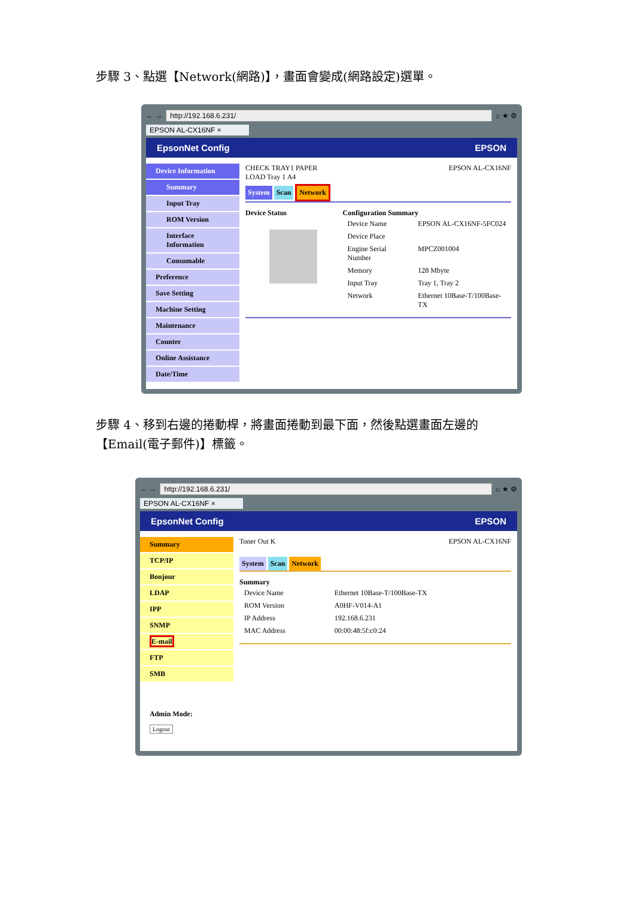步驟 3、點選【Network(網路)】，畫面會變成(網路設定)選單。
← → http://192.168.6.231/ ⌂ ★ ⚙
EPSON AL-CX16NF ×
EpsonNet Config EPSON
Device Information
Summary
Input Tray
ROM Version
Interface Information
Consumable
Preference
Save Setting
Machine Setting
Maintenance
Counter
Online Assistance
Date/Time
CHECK TRAY1 PAPER
LOAD Tray 1 A4 EPSON AL-CX16NF
System Scan Network
Device Status Configuration Summary
| Device Name | EPSON AL-CX16NF-5FC024 |
| Device Place | |
| Engine Serial Number | MPCZ001004 |
| Memory | 128 Mbyte |
| Input Tray | Tray 1, Tray 2 |
| Network | Ethernet 10Base-T/100Base-TX |
步驟 4、移到右邊的捲動桿，將畫面捲動到最下面，然後點選畫面左邊的【Email(電子郵件)】標籤。
← → http://192.168.6.231/ ⌂ ★ ⚙
EPSON AL-CX16NF ×
EpsonNet Config EPSON
Summary
TCP/IP
Bonjour
LDAP
IPP
SNMP
E-mail
FTP
SMB
Admin Mode:
Logout
Toner Out K EPSON AL-CX16NF
System Scan Network
Summary
| Device Name | Ethernet 10Base-T/100Base-TX |
| ROM Version | A0HF-V014-A1 |
| IP Address | 192.168.6.231 |
| MAC Address | 00:00:48:5f:c0:24 |